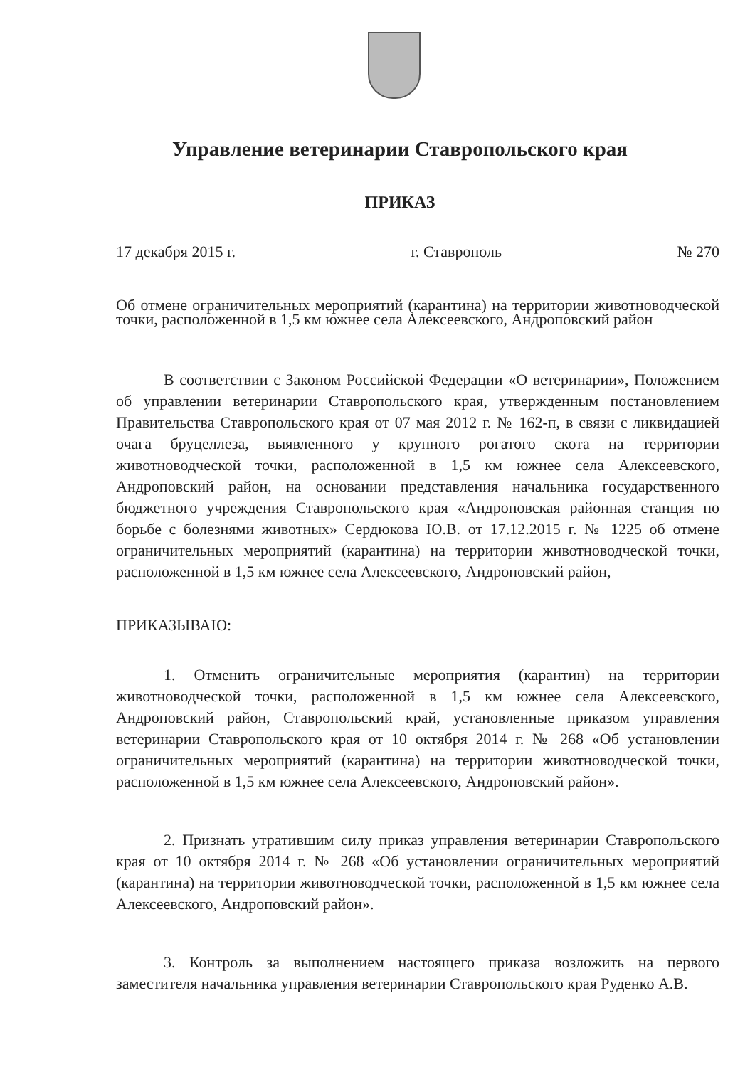Управление ветеринарии Ставропольского края
ПРИКАЗ
17 декабря 2015 г. г. Ставрополь № 270
Об отмене ограничительных мероприятий (карантина) на территории животноводческой точки, расположенной в 1,5 км южнее села Алексеевского, Андроповский район
В соответствии с Законом Российской Федерации «О ветеринарии», Положением об управлении ветеринарии Ставропольского края, утвержденным постановлением Правительства Ставропольского края от 07 мая 2012 г. № 162-п, в связи с ликвидацией очага бруцеллеза, выявленного у крупного рогатого скота на территории животноводческой точки, расположенной в 1,5 км южнее села Алексеевского, Андроповский район, на основании представления начальника государственного бюджетного учреждения Ставропольского края «Андроповская районная станция по борьбе с болезнями животных» Сердюкова Ю.В. от 17.12.2015 г. № 1225 об отмене ограничительных мероприятий (карантина) на территории животноводческой точки, расположенной в 1,5 км южнее села Алексеевского, Андроповский район,
ПРИКАЗЫВАЮ:
1. Отменить ограничительные мероприятия (карантин) на территории животноводческой точки, расположенной в 1,5 км южнее села Алексеевского, Андроповский район, Ставропольский край, установленные приказом управления ветеринарии Ставропольского края от 10 октября 2014 г. № 268 «Об установлении ограничительных мероприятий (карантина) на территории животноводческой точки, расположенной в 1,5 км южнее села Алексеевского, Андроповский район».
2. Признать утратившим силу приказ управления ветеринарии Ставропольского края от 10 октября 2014 г. № 268 «Об установлении ограничительных мероприятий (карантина) на территории животноводческой точки, расположенной в 1,5 км южнее села Алексеевского, Андроповский район».
3. Контроль за выполнением настоящего приказа возложить на первого заместителя начальника управления ветеринарии Ставропольского края Руденко А.В.